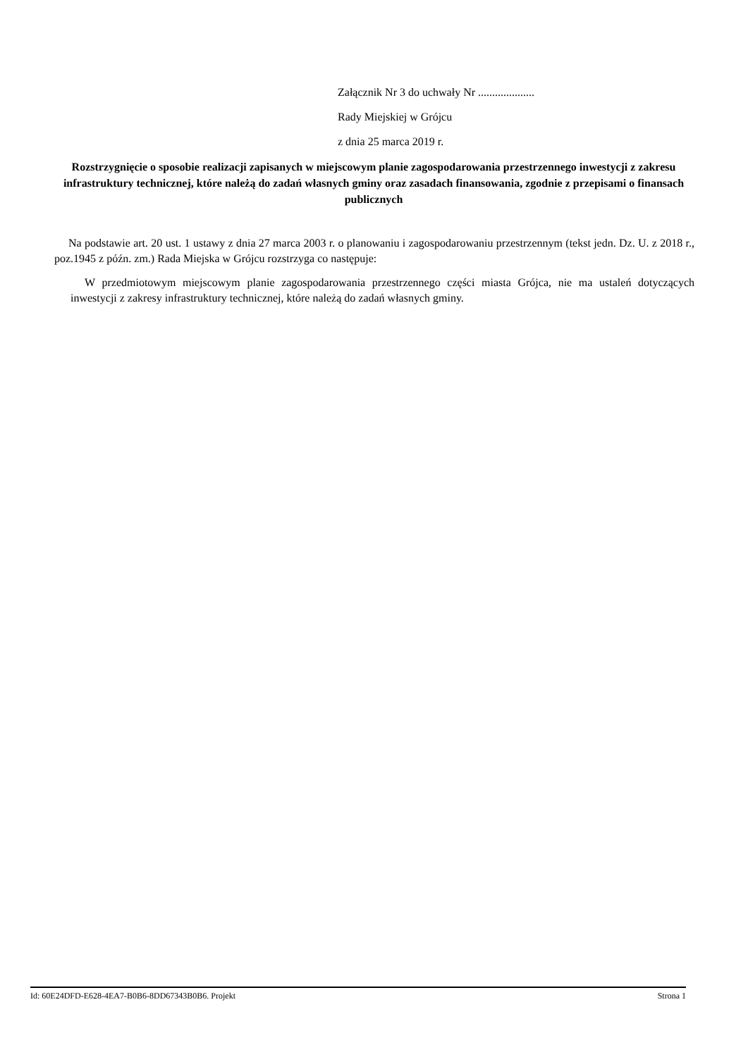Załącznik Nr 3 do uchwały Nr ....................
Rady Miejskiej w Grójcu
z dnia 25 marca 2019 r.
Rozstrzygnięcie o sposobie realizacji zapisanych w miejscowym planie zagospodarowania przestrzennego inwestycji z zakresu infrastruktury technicznej, które należą do zadań własnych gminy oraz zasadach finansowania, zgodnie z przepisami o finansach publicznych
Na podstawie art. 20 ust. 1 ustawy z dnia 27 marca 2003 r. o planowaniu i zagospodarowaniu przestrzennym (tekst jedn. Dz. U. z 2018 r., poz.1945 z późn. zm.) Rada Miejska w Grójcu rozstrzyga co następuje:
W przedmiotowym miejscowym planie zagospodarowania przestrzennego części miasta Grójca, nie ma ustaleń dotyczących inwestycji z zakresy infrastruktury technicznej, które należą do zadań własnych gminy.
Id: 60E24DFD-E628-4EA7-B0B6-8DD67343B0B6. Projekt Strona 1